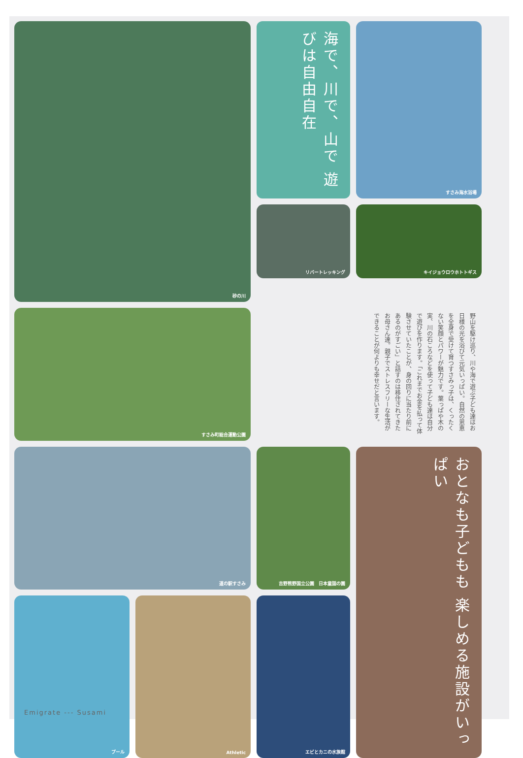砂の川
海で、川で、山で 遊びは自由自在
リバートレッキング
すさみ海水浴場
キイジョウロウホトトギス
すさみ町総合運動公園
野山を駆け巡り、川や海で遊ぶ子ども達はお日様の光を浴びて元気いっぱい。自然の恩恵を全身で受けて育つすさみっ子は、くったくない笑顔とパワーが魅力です。葉っぱや木の実、川の石ころなどを使って子ども達は自分で遊びを作ります。「これまでお金を払って体験させていたことが、身の回りに当たり前にあるのがすごい」と話すのは移住されてきたお母さん達。親子でストレスフリーな生活ができることが何よりも幸せだと言います。
道の駅すさみ
吉野熊野国立公園　日本童謡の園
おとなも子どもも 楽しめる施設がいっぱい
プール
Athletic
エビとカニの水族館
Emigrate --- Susami